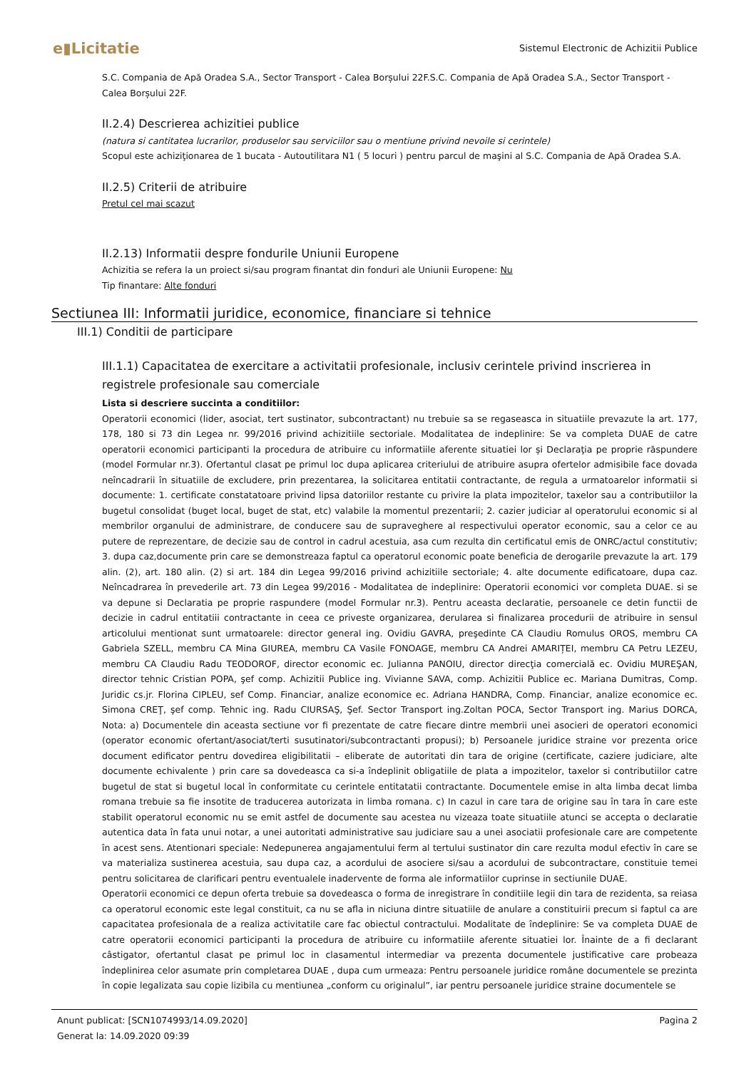e▮Licitatie
Sistemul Electronic de Achizitii Publice
S.C. Compania de Apă Oradea S.A., Sector Transport - Calea Borșului 22F.S.C. Compania de Apă Oradea S.A., Sector Transport - Calea Borșului 22F.
II.2.4) Descrierea achizitiei publice
(natura si cantitatea lucrarilor, produselor sau serviciilor sau o mentiune privind nevoile si cerintele)
Scopul este achiziţionarea de 1 bucata - Autoutilitara N1 ( 5 locuri ) pentru parcul de maşini al S.C. Compania de Apă Oradea S.A.
II.2.5) Criterii de atribuire
Pretul cel mai scazut
II.2.13) Informatii despre fondurile Uniunii Europene
Achizitia se refera la un proiect si/sau program finantat din fonduri ale Uniunii Europene: Nu
Tip finantare: Alte fonduri
Sectiunea III: Informatii juridice, economice, financiare si tehnice
III.1) Conditii de participare
III.1.1) Capacitatea de exercitare a activitatii profesionale, inclusiv cerintele privind inscrierea in registrele profesionale sau comerciale
Lista si descriere succinta a conditiilor:
Operatorii economici (lider, asociat, tert sustinator, subcontractant) nu trebuie sa se regaseasca in situatiile prevazute la art. 177, 178, 180 si 73 din Legea nr. 99/2016 privind achizitiile sectoriale. Modalitatea de indeplinire: Se va completa DUAE de catre operatorii economici participanti la procedura de atribuire cu informatiile aferente situatiei lor și Declaraţia pe proprie răspundere (model Formular nr.3). Ofertantul clasat pe primul loc dupa aplicarea criteriului de atribuire asupra ofertelor admisibile face dovada neîncadrarii în situatiile de excludere, prin prezentarea, la solicitarea entitatii contractante, de regula a urmatoarelor informatii si documente: 1. certificate constatatoare privind lipsa datoriilor restante cu privire la plata impozitelor, taxelor sau a contributiilor la bugetul consolidat (buget local, buget de stat, etc) valabile la momentul prezentarii; 2. cazier judiciar al operatorului economic si al membrilor organului de administrare, de conducere sau de supraveghere al respectivului operator economic, sau a celor ce au putere de reprezentare, de decizie sau de control in cadrul acestuia, asa cum rezulta din certificatul emis de ONRC/actul constitutiv; 3. dupa caz,documente prin care se demonstreaza faptul ca operatorul economic poate beneficia de derogarile prevazute la art. 179 alin. (2), art. 180 alin. (2) si art. 184 din Legea 99/2016 privind achizitiile sectoriale; 4. alte documente edificatoare, dupa caz. Neîncadrarea în prevederile art. 73 din Legea 99/2016 - Modalitatea de indeplinire: Operatorii economici vor completa DUAE. si se va depune si Declaratia pe proprie raspundere (model Formular nr.3). Pentru aceasta declaratie, persoanele ce detin functii de decizie in cadrul entitatiii contractante in ceea ce priveste organizarea, derularea si finalizarea procedurii de atribuire in sensul articolului mentionat sunt urmatoarele: director general ing. Ovidiu GAVRA, preşedinte CA Claudiu Romulus OROS, membru CA Gabriela SZELL, membru CA Mina GIUREA, membru CA Vasile FONOAGE, membru CA Andrei AMARIȚEI, membru CA Petru LEZEU, membru CA Claudiu Radu TEODOROF, director economic ec. Julianna PANOIU, director direcţia comercială ec. Ovidiu MUREŞAN, director tehnic Cristian POPA, şef comp. Achizitii Publice ing. Vivianne SAVA, comp. Achizitii Publice ec. Mariana Dumitras, Comp. Juridic cs.jr. Florina CIPLEU, sef Comp. Financiar, analize economice ec. Adriana HANDRA, Comp. Financiar, analize economice ec. Simona CREŢ, şef comp. Tehnic ing. Radu CIURSAŞ, Şef. Sector Transport ing.Zoltan POCA, Sector Transport ing. Marius DORCA, Nota: a) Documentele din aceasta sectiune vor fi prezentate de catre fiecare dintre membrii unei asocieri de operatori economici (operator economic ofertant/asociat/terti susutinatori/subcontractanti propusi); b) Persoanele juridice straine vor prezenta orice document edificator pentru dovedirea eligibilitatii – eliberate de autoritati din tara de origine (certificate, caziere judiciare, alte documente echivalente ) prin care sa dovedeasca ca si-a îndeplinit obligatiile de plata a impozitelor, taxelor si contributiilor catre bugetul de stat si bugetul local în conformitate cu cerintele entitatatii contractante. Documentele emise in alta limba decat limba romana trebuie sa fie insotite de traducerea autorizata in limba romana. c) In cazul in care tara de origine sau în tara în care este stabilit operatorul economic nu se emit astfel de documente sau acestea nu vizeaza toate situatiile atunci se accepta o declaratie autentica data în fata unui notar, a unei autoritati administrative sau judiciare sau a unei asociatii profesionale care are competente în acest sens. Atentionari speciale: Nedepunerea angajamentului ferm al tertului sustinator din care rezulta modul efectiv în care se va materializa sustinerea acestuia, sau dupa caz, a acordului de asociere si/sau a acordului de subcontractare, constituie temei pentru solicitarea de clarificari pentru eventualele inadervente de forma ale informatiilor cuprinse in sectiunile DUAE.
Operatorii economici ce depun oferta trebuie sa dovedeasca o forma de inregistrare în conditiile legii din tara de rezidenta, sa reiasa ca operatorul economic este legal constituit, ca nu se afla in niciuna dintre situatiile de anulare a constituirii precum si faptul ca are capacitatea profesionala de a realiza activitatile care fac obiectul contractului. Modalitate de îndeplinire: Se va completa DUAE de catre operatorii economici participanti la procedura de atribuire cu informatiile aferente situatiei lor. Înainte de a fi declarant câstigator, ofertantul clasat pe primul loc in clasamentul intermediar va prezenta documentele justificative care probeaza îndeplinirea celor asumate prin completarea DUAE , dupa cum urmeaza: Pentru persoanele juridice române documentele se prezinta în copie legalizata sau copie lizibila cu mentiunea „conform cu originalul”, iar pentru persoanele juridice straine documentele se
Anunt publicat: [SCN1074993/14.09.2020]
Generat la: 14.09.2020 09:39
Pagina 2